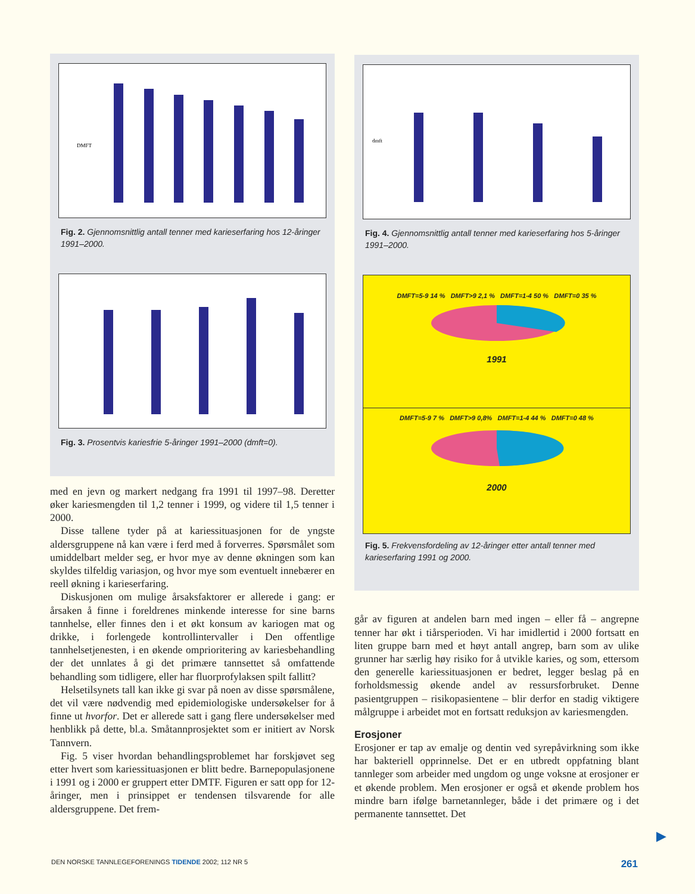DMFT
Fig. 2. Gjennomsnittlig antall tenner med karieserfaring hos 12-åringer 1991–2000.
Fig. 3. Prosentvis kariesfrie 5-åringer 1991–2000 (dmft=0).
med en jevn og markert nedgang fra 1991 til 1997–98. Deretter øker kariesmengden til 1,2 tenner i 1999, og videre til 1,5 tenner i 2000.
Disse tallene tyder på at kariessituasjonen for de yngste aldersgruppene nå kan være i ferd med å forverres. Spørsmålet som umiddelbart melder seg, er hvor mye av denne økningen som kan skyldes tilfeldig variasjon, og hvor mye som eventuelt innebærer en reell økning i karieserfaring.
Diskusjonen om mulige årsaksfaktorer er allerede i gang: er årsaken å finne i foreldrenes minkende interesse for sine barns tannhelse, eller finnes den i et økt konsum av kariogen mat og drikke, i forlengede kontrollintervaller i Den offentlige tannhelsetjenesten, i en økende omprioritering av kariesbehandling der det unnlates å gi det primære tannsettet så omfattende behandling som tidligere, eller har fluorprofylaksen spilt fallitt?
Helsetilsynets tall kan ikke gi svar på noen av disse spørsmålene, det vil være nødvendig med epidemiologiske undersøkelser for å finne ut hvorfor. Det er allerede satt i gang flere undersøkelser med henblikk på dette, bl.a. Småtannprosjektet som er initiert av Norsk Tannvern.
Fig. 5 viser hvordan behandlingsproblemet har forskjøvet seg etter hvert som kariessituasjonen er blitt bedre. Barnepopulasjonene i 1991 og i 2000 er gruppert etter DMTF. Figuren er satt opp for 12-åringer, men i prinsippet er tendensen tilsvarende for alle aldersgruppene. Det frem-
dmft
Fig. 4. Gjennomsnittlig antall tenner med karieserfaring hos 5-åringer 1991–2000.
DMFT=5-9 14 % DMFT>9 2,1 % DMFT=1-4 50 % DMFT=0 35 %
1991
DMFT=5-9 7 % DMFT>9 0,8% DMFT=1-4 44 % DMFT=0 48 %
2000
Fig. 5. Frekvensfordeling av 12-åringer etter antall tenner med karieserfaring 1991 og 2000.
går av figuren at andelen barn med ingen – eller få – angrepne tenner har økt i tiårsperioden. Vi har imidlertid i 2000 fortsatt en liten gruppe barn med et høyt antall angrep, barn som av ulike grunner har særlig høy risiko for å utvikle karies, og som, ettersom den generelle kariessituasjonen er bedret, legger beslag på en forholdsmessig økende andel av ressursforbruket. Denne pasientgruppen – risikopasientene – blir derfor en stadig viktigere målgruppe i arbeidet mot en fortsatt reduksjon av kariesmengden.
Erosjoner
Erosjoner er tap av emalje og dentin ved syrepåvirkning som ikke har bakteriell opprinnelse. Det er en utbredt oppfatning blant tannleger som arbeider med ungdom og unge voksne at erosjoner er et økende problem. Men erosjoner er også et økende problem hos mindre barn ifølge barnetannleger, både i det primære og i det permanente tannsettet. Det
▶
DEN NORSKE TANNLEGEFORENINGS TIDENDE 2002; 112 NR 5 261